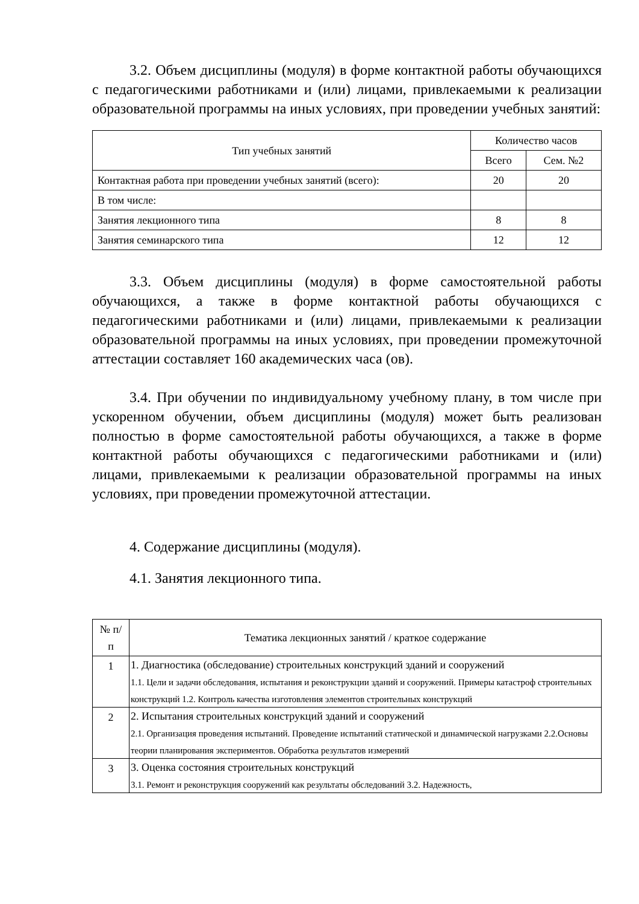3.2. Объем дисциплины (модуля) в форме контактной работы обучающихся с педагогическими работниками и (или) лицами, привлекаемыми к реализации образовательной программы на иных условиях, при проведении учебных занятий:
| Тип учебных занятий | Количество часов | |
| --- | --- | --- |
| | Всего | Сем. №2 |
| Контактная работа при проведении учебных занятий (всего): | 20 | 20 |
| В том числе: | | |
| Занятия лекционного типа | 8 | 8 |
| Занятия семинарского типа | 12 | 12 |
3.3. Объем дисциплины (модуля) в форме самостоятельной работы обучающихся, а также в форме контактной работы обучающихся с педагогическими работниками и (или) лицами, привлекаемыми к реализации образовательной программы на иных условиях, при проведении промежуточной аттестации составляет 160 академических часа (ов).
3.4. При обучении по индивидуальному учебному плану, в том числе при ускоренном обучении, объем дисциплины (модуля) может быть реализован полностью в форме самостоятельной работы обучающихся, а также в форме контактной работы обучающихся с педагогическими работниками и (или) лицами, привлекаемыми к реализации образовательной программы на иных условиях, при проведении промежуточной аттестации.
4. Содержание дисциплины (модуля).
4.1. Занятия лекционного типа.
| № п/п | Тематика лекционных занятий / краткое содержание |
| --- | --- |
| 1 | 1. Диагностика (обследование) строительных конструкций зданий и сооружений 1.1. Цели и задачи обследования, испытания и реконструкции зданий и сооружений. Примеры катастроф строительных конструкций 1.2. Контроль качества изготовления элементов строительных конструкций |
| 2 | 2. Испытания строительных конструкций зданий и сооружений 2.1. Организация проведения испытаний. Проведение испытаний статической и динамической нагрузками 2.2.Основы теории планирования экспериментов. Обработка результатов измерений |
| 3 | 3. Оценка состояния строительных конструкций 3.1. Ремонт и реконструкция сооружений как результаты обследований 3.2. Надежность, |